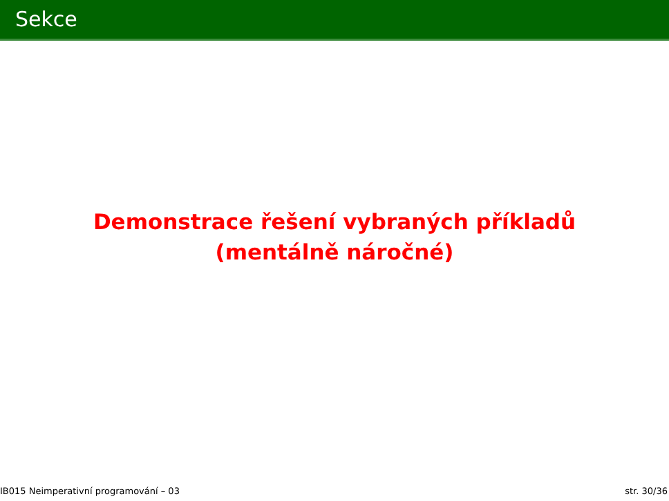Sekce
Demonstrace řešení vybraných příkladů
(mentálně náročné)
IB015 Neimperativní programování – 03 str. 30/36